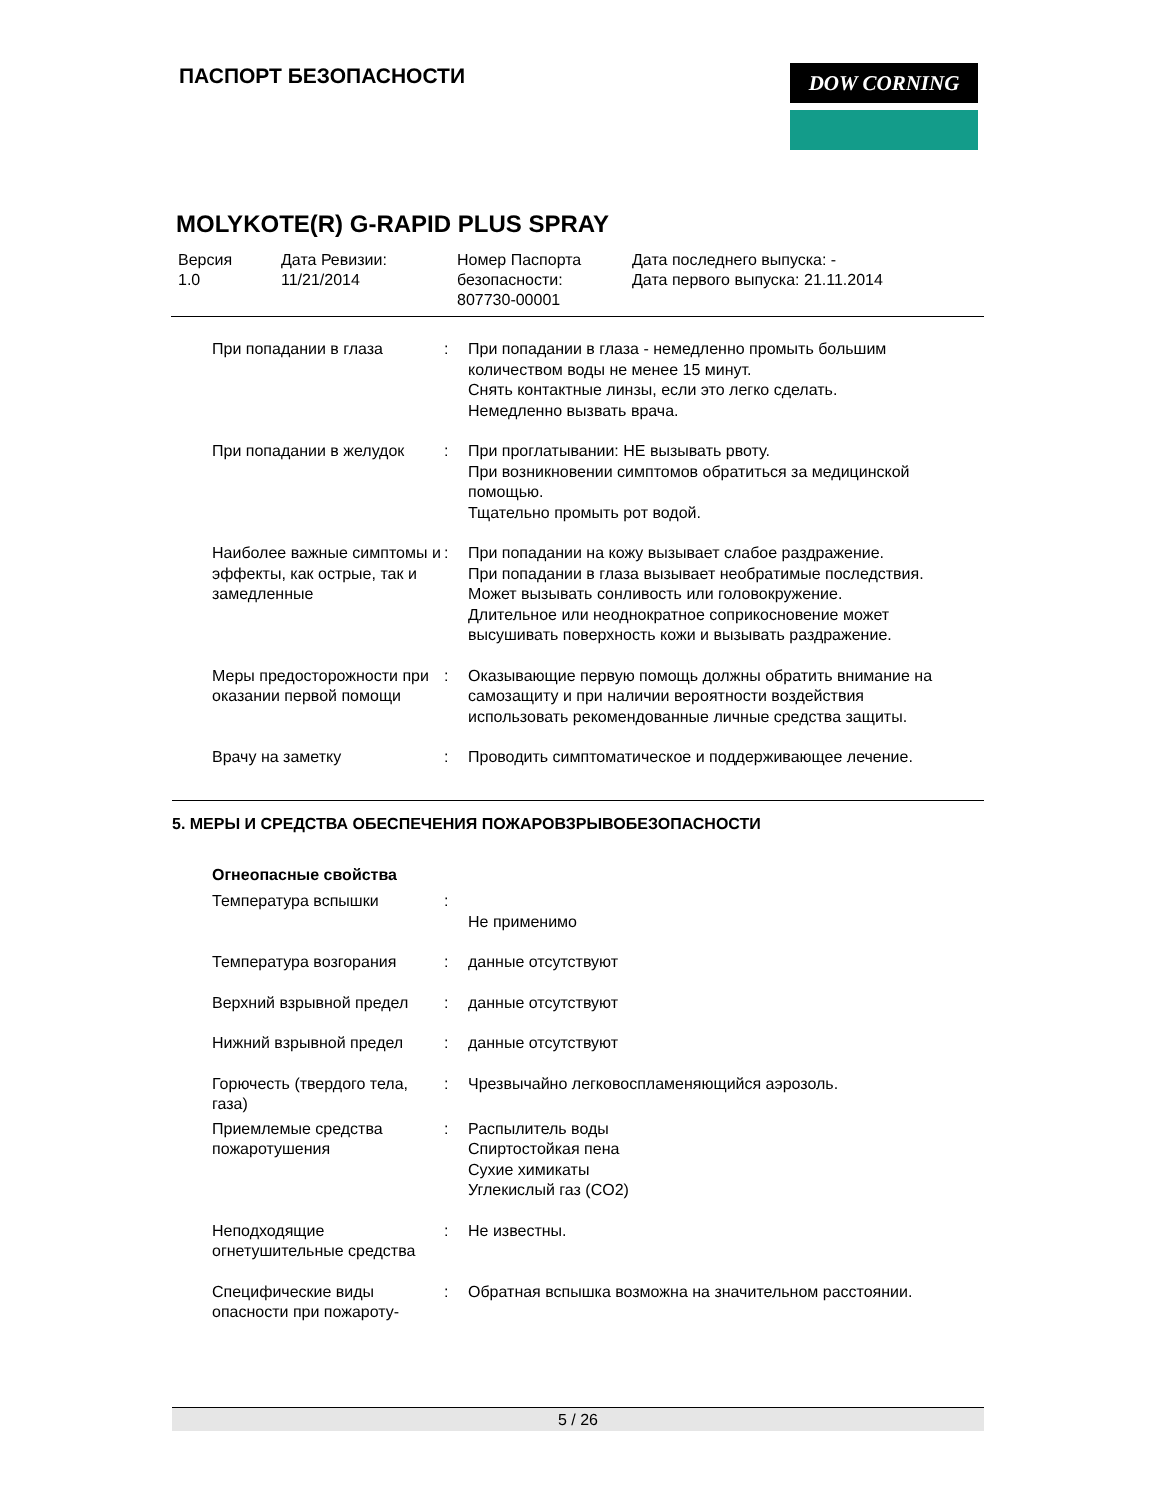ПАСПОРТ БЕЗОПАСНОСТИ DOW CORNING
MOLYKOTE(R) G-RAPID PLUS SPRAY
Версия
1.0
Дата Ревизии:
11/21/2014
Номер Паспорта безопасности:
807730-00001
Дата последнего выпуска: -
Дата первого выпуска: 21.11.2014
| При попадании в глаза | : | При попадании в глаза - немедленно промыть большим количеством воды не менее 15 минут. Снять контактные линзы, если это легко сделать. Немедленно вызвать врача. |
| При попадании в желудок | : | При проглатывании: НЕ вызывать рвоту. При возникновении симптомов обратиться за медицинской помощью. Тщательно промыть рот водой. |
| Наиболее важные симптомы и эффекты, как острые, так и замедленные | : | При попадании на кожу вызывает слабое раздражение. При попадании в глаза вызывает необратимые последствия. Может вызывать сонливость или головокружение. Длительное или неоднократное соприкосновение может высушивать поверхность кожи и вызывать раздражение. |
| Меры предосторожности при оказании первой помощи | : | Оказывающие первую помощь должны обратить внимание на самозащиту и при наличии вероятности воздействия использовать рекомендованные личные средства защиты. |
| Врачу на заметку | : | Проводить симптоматическое и поддерживающее лечение. |
5. МЕРЫ И СРЕДСТВА ОБЕСПЕЧЕНИЯ ПОЖАРОВЗРЫВОБЕЗОПАСНОСТИ
| Огнеопасные свойства | | |
| Температура вспышки | : | Не применимо |
| Температура возгорания | : | данные отсутствуют |
| Верхний взрывной предел | : | данные отсутствуют |
| Нижний взрывной предел | : | данные отсутствуют |
| Горючесть (твердого тела, газа) | : | Чрезвычайно легковоспламеняющийся аэрозоль. |
| Приемлемые средства пожаротушения | : | Распылитель воды Спиртостойкая пена Сухие химикаты Углекислый газ (CO2) |
| Неподходящие огнетушительные средства | : | Не известны. |
| Специфические виды опасности при пожароту- | : | Обратная вспышка возможна на значительном расстоянии. |
5 / 26